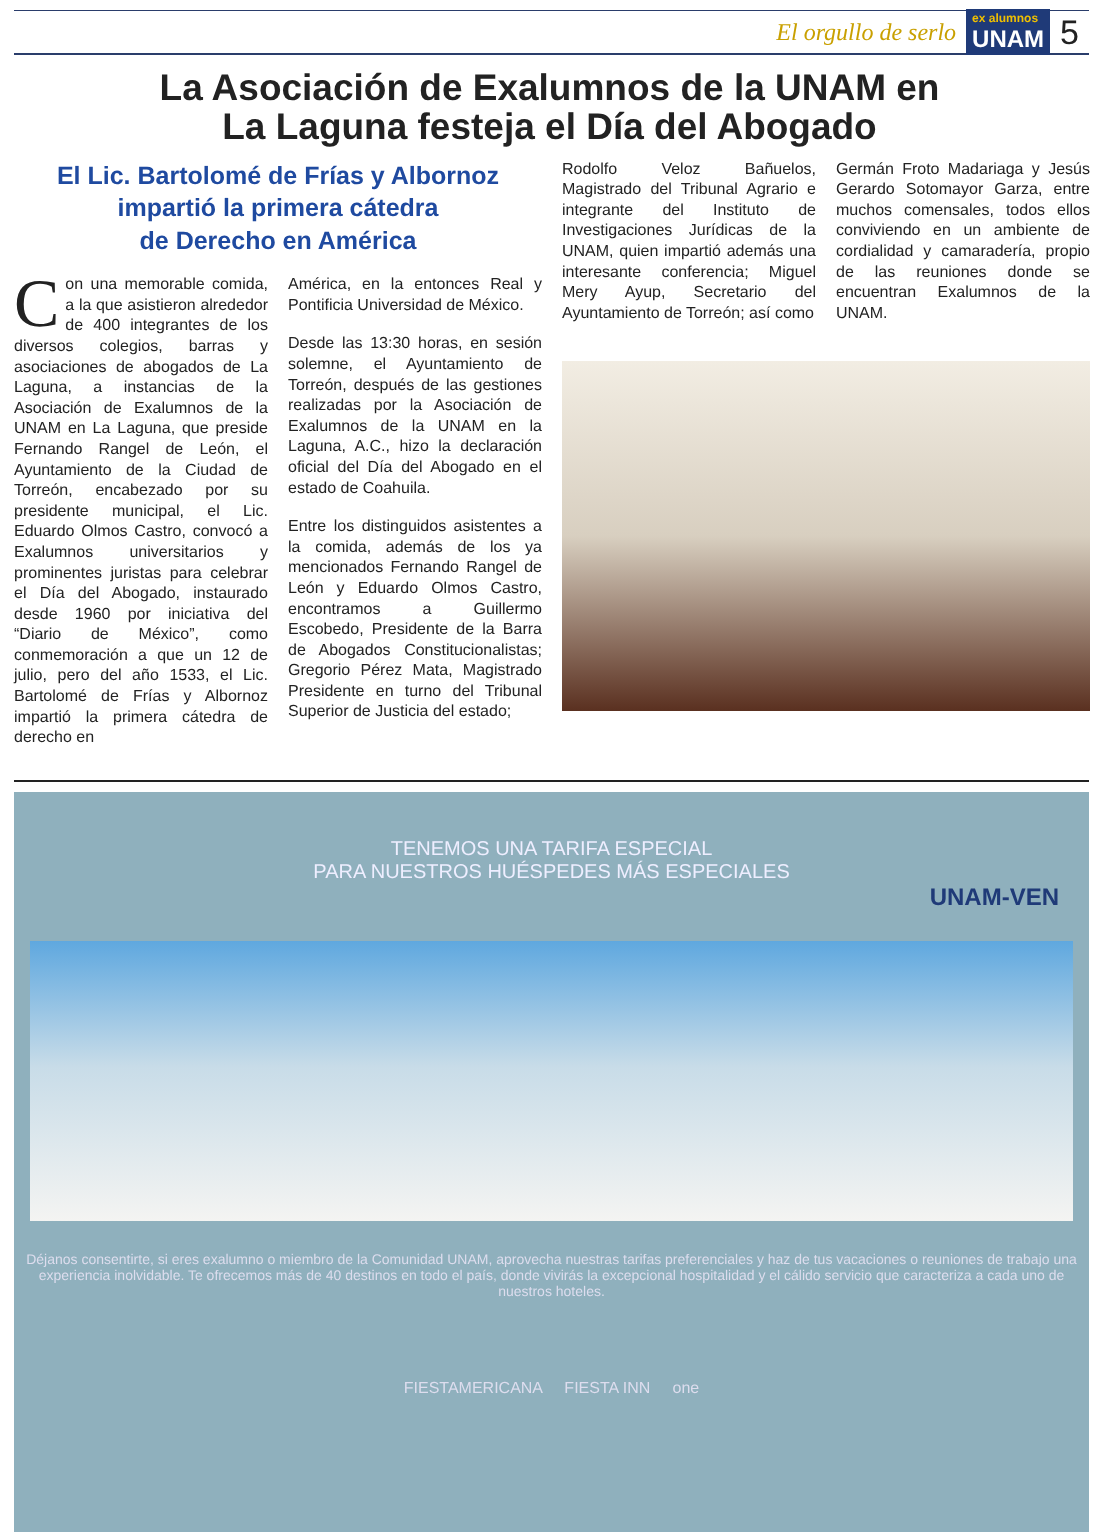El orgullo de serlo ex alumnos
UNAM 5
La Asociación de Exalumnos de la UNAM en
La Laguna festeja el Día del Abogado
El Lic. Bartolomé de Frías y Albornoz
impartió la primera cátedra
de Derecho en América
Con una memorable comida, a la que asistieron alrededor de 400 integrantes de los diversos colegios, barras y asociaciones de abogados de La Laguna, a instancias de la Asociación de Exalumnos de la UNAM en La Laguna, que preside Fernando Rangel de León, el Ayuntamiento de la Ciudad de Torreón, encabezado por su presidente municipal, el Lic. Eduardo Olmos Castro, convocó a Exalumnos universitarios y prominentes juristas para celebrar el Día del Abogado, instaurado desde 1960 por iniciativa del “Diario de México”, como conmemoración a que un 12 de julio, pero del año 1533, el Lic. Bartolomé de Frías y Albornoz impartió la primera cátedra de derecho en
América, en la entonces Real y Pontificia Universidad de México.
Desde las 13:30 horas, en sesión solemne, el Ayuntamiento de Torreón, después de las gestiones realizadas por la Asociación de Exalumnos de la UNAM en la Laguna, A.C., hizo la declaración oficial del Día del Abogado en el estado de Coahuila.
Entre los distinguidos asistentes a la comida, además de los ya mencionados Fernando Rangel de León y Eduardo Olmos Castro, encontramos a Guillermo Escobedo, Presidente de la Barra de Abogados Constitucionalistas; Gregorio Pérez Mata, Magistrado Presidente en turno del Tribunal Superior de Justicia del estado;
Rodolfo Veloz Bañuelos, Magistrado del Tribunal Agrario e integrante del Instituto de Investigaciones Jurídicas de la UNAM, quien impartió además una interesante conferencia; Miguel Mery Ayup, Secretario del Ayuntamiento de Torreón; así como
Germán Froto Madariaga y Jesús Gerardo Sotomayor Garza, entre muchos comensales, todos ellos conviviendo en un ambiente de cordialidad y camaradería, propio de las reuniones donde se encuentran Exalumnos de la UNAM.
TENEMOS UNA TARIFA ESPECIAL
PARA NUESTROS HUÉSPEDES MÁS ESPECIALES
UNAM-VEN
Déjanos consentirte, si eres exalumno o miembro de la Comunidad UNAM, aprovecha nuestras tarifas preferenciales y haz de tus vacaciones o reuniones de trabajo una experiencia inolvidable. Te ofrecemos más de 40 destinos en todo el país, donde vivirás la excepcional hospitalidad y el cálido servicio que caracteriza a cada uno de nuestros hoteles.
FIESTAMERICANA FIESTA INN one